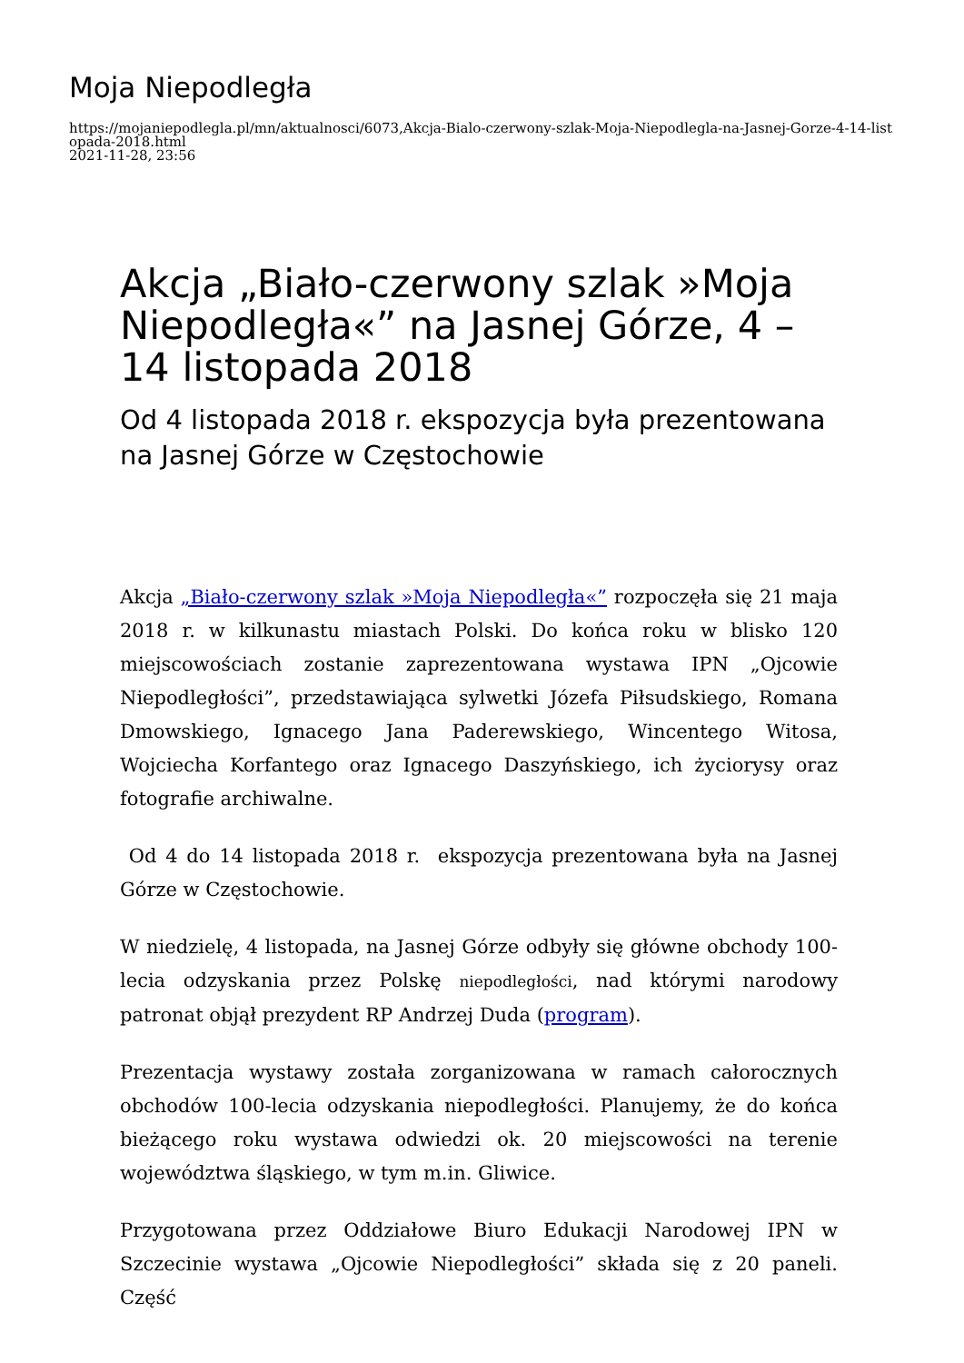Moja Niepodległa
https://mojaniepodlegla.pl/mn/aktualnosci/6073,Akcja-Bialo-czerwony-szlak-Moja-Niepodlegla-na-Jasnej-Gorze-4-14-listopada-2018.html
2021-11-28, 23:56
Akcja „Biało-czerwony szlak »Moja Niepodległa«” na Jasnej Górze, 4 – 14 listopada 2018
Od 4 listopada 2018 r. ekspozycja była prezentowana na Jasnej Górze w Częstochowie
Akcja „Biało-czerwony szlak »Moja Niepodległa«” rozpoczęła się 21 maja 2018 r. w kilkunastu miastach Polski. Do końca roku w blisko 120 miejscowościach zostanie zaprezentowana wystawa IPN „Ojcowie Niepodległości”, przedstawiająca sylwetki Józefa Piłsudskiego, Romana Dmowskiego, Ignacego Jana Paderewskiego, Wincentego Witosa, Wojciecha Korfantego oraz Ignacego Daszyńskiego, ich życiorysy oraz fotografie archiwalne.
Od 4 do 14 listopada 2018 r. ekspozycja prezentowana była na Jasnej Górze w Częstochowie.
W niedzielę, 4 listopada, na Jasnej Górze odbyły się główne obchody 100-lecia odzyskania przez Polskę niepodległości, nad którymi narodowy patronat objął prezydent RP Andrzej Duda (program).
Prezentacja wystawy została zorganizowana w ramach całorocznych obchodów 100-lecia odzyskania niepodległości. Planujemy, że do końca bieżącego roku wystawa odwiedzi ok. 20 miejscowości na terenie województwa śląskiego, w tym m.in. Gliwice.
Przygotowana przez Oddziałowe Biuro Edukacji Narodowej IPN w Szczecinie wystawa „Ojcowie Niepodległości” składa się z 20 paneli. Część